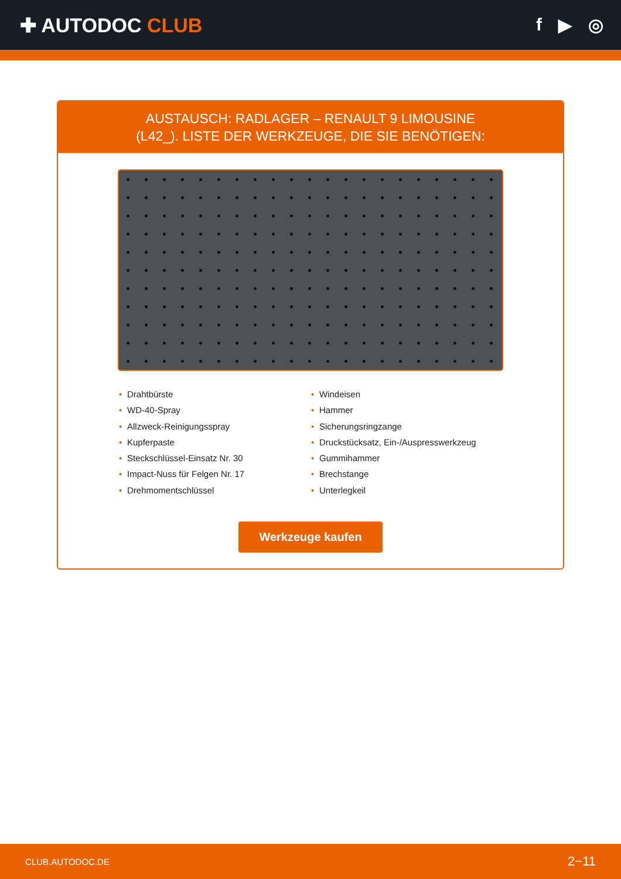✚ AUTODOC CLUB f ▶ ◎
AUSTAUSCH: RADLAGER – RENAULT 9 LIMOUSINE
(L42_). LISTE DER WERKZEUGE, DIE SIE BENÖTIGEN:
• Drahtbürste
• WD-40-Spray
• Allzweck-Reinigungsspray
• Kupferpaste
• Steckschlüssel-Einsatz Nr. 30
• Impact-Nuss für Felgen Nr. 17
• Drehmomentschlüssel
• Windeisen
• Hammer
• Sicherungsringzange
• Druckstücksatz, Ein-/Auspresswerkzeug
• Gummihammer
• Brechstange
• Unterlegkeil
Werkzeuge kaufen
CLUB.AUTODOC.DE 2−11